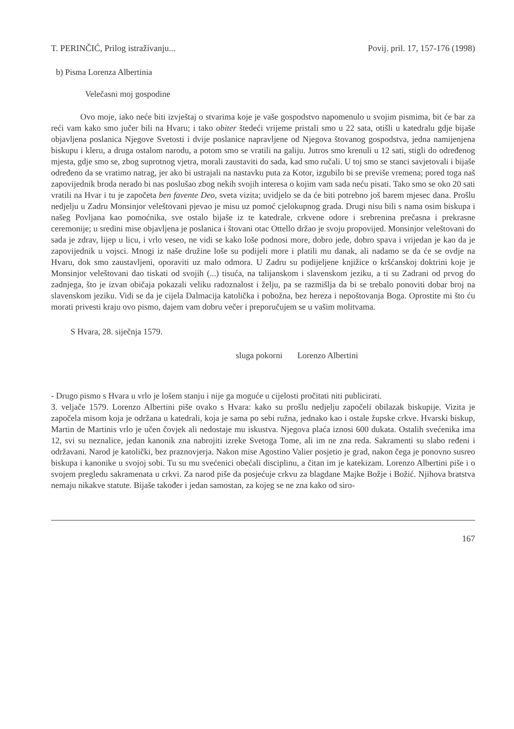T. PERINČIĆ, Prilog istraživanju... Povij. pril. 17, 157-176 (1998)
b) Pisma Lorenza Albertinia
Velečasni moj gospodine
Ovo moje, iako neće biti izvještaj o stvarima koje je vaše gospodstvo napomenulo u svojim pismima, bit će bar za reći vam kako smo jučer bili na Hvaru; i tako obiter štedeći vrijeme pristali smo u 22 sata, otišli u katedralu gdje bijaše objavljena poslanica Njegove Svetosti i dvije poslanice napravljene od Njegova štovanog gospodstva, jedna namijenjena biskupu i kleru, a druga ostalom narodu, a potom smo se vratili na galiju. Jutros smo krenuli u 12 sati, stigli do određenog mjesta, gdje smo se, zbog suprotnog vjetra, morali zaustaviti do sada, kad smo ručali. U toj smo se stanci savjetovali i bijaše određeno da se vratimo natrag, jer ako bi ustrajali na nastavku puta za Kotor, izgubilo bi se previše vremena; pored toga naš zapovijednik broda nerado bi nas poslušao zbog nekih svojih interesa o kojim vam sada neću pisati. Tako smo se oko 20 sati vratili na Hvar i tu je započeta ben favente Deo, sveta vizita; uvidjelo se da će biti potrebno još barem mjesec dana. Prošlu nedjelju u Zadru Monsinjor veleštovani pjevao je misu uz pomoć cjelokupnog grada. Drugi nisu bili s nama osim biskupa i našeg Povljana kao pomoćnika, sve ostalo bijaše iz te katedrale, crkvene odore i srebrenina prečasna i prekrasne ceremonije; u sredini mise objavljena je poslanica i štovani otac Ottello držao je svoju propovijed. Monsinjor veleštovani do sada je zdrav, lijep u licu, i vrlo veseo, ne vidi se kako loše podnosi more, dobro jede, dobro spava i vrijedan je kao da je zapovijednik u vojsci. Mnogi iz naše družine loše su podijeli more i platili mu danak, ali nadamo se da će se ovdje na Hvaru, dok smo zaustavljeni, oporaviti uz malo odmora. U Zadru su podijeljene knjižice o kršćanskoj doktrini koje je Monsinjor veleštovani dao tiskati od svojih (...) tisuća, na talijanskom i slavenskom jeziku, a ti su Zadrani od prvog do zadnjega, što je izvan običaja pokazali veliku radoznalost i želju, pa se razmišlja da bi se trebalo ponoviti dobar broj na slavenskom jeziku. Vidi se da je cijela Dalmacija katolička i pobožna, bez hereza i nepoštovanja Boga. Oprostite mi što ću morati privesti kraju ovo pismo, dajem vam dobru večer i preporučujem se u vašim molitvama.
S Hvara, 28. siječnja 1579.
sluga pokorni Lorenzo Albertini
- Drugo pismo s Hvara u vrlo je lošem stanju i nije ga moguće u cijelosti pročitati niti publicirati.
3. veljače 1579. Lorenzo Albertini piše ovako s Hvara: kako su prošlu nedjelju započeli obilazak biskupije. Vizita je započela misom koja je održana u katedrali, koja je sama po sebi ružna, jednako kao i ostale župske crkve. Hvarski biskup, Martin de Martinis vrlo je učen čovjek ali nedostaje mu iskustva. Njegova plaća iznosi 600 dukata. Ostalih svećenika ima 12, svi su neznalice, jedan kanonik zna nabrojiti izreke Svetoga Tome, ali im ne zna reda. Sakramenti su slabo ređeni i održavani. Narod je katolički, bez praznovjerja. Nakon mise Agostino Valier posjetio je grad, nakon čega je ponovno susreo biskupa i kanonike u svojoj sobi. Tu su mu svećenici obećali disciplinu, a čitan im je katekizam. Lorenzo Albertini piše i o svojem pregledu sakramenata u crkvi. Za narod piše da posjećuje crkvu za blagdane Majke Božje i Božić. Njihova bratstva nemaju nikakve statute. Bijaše također i jedan samostan, za kojeg se ne zna kako od siro-
167